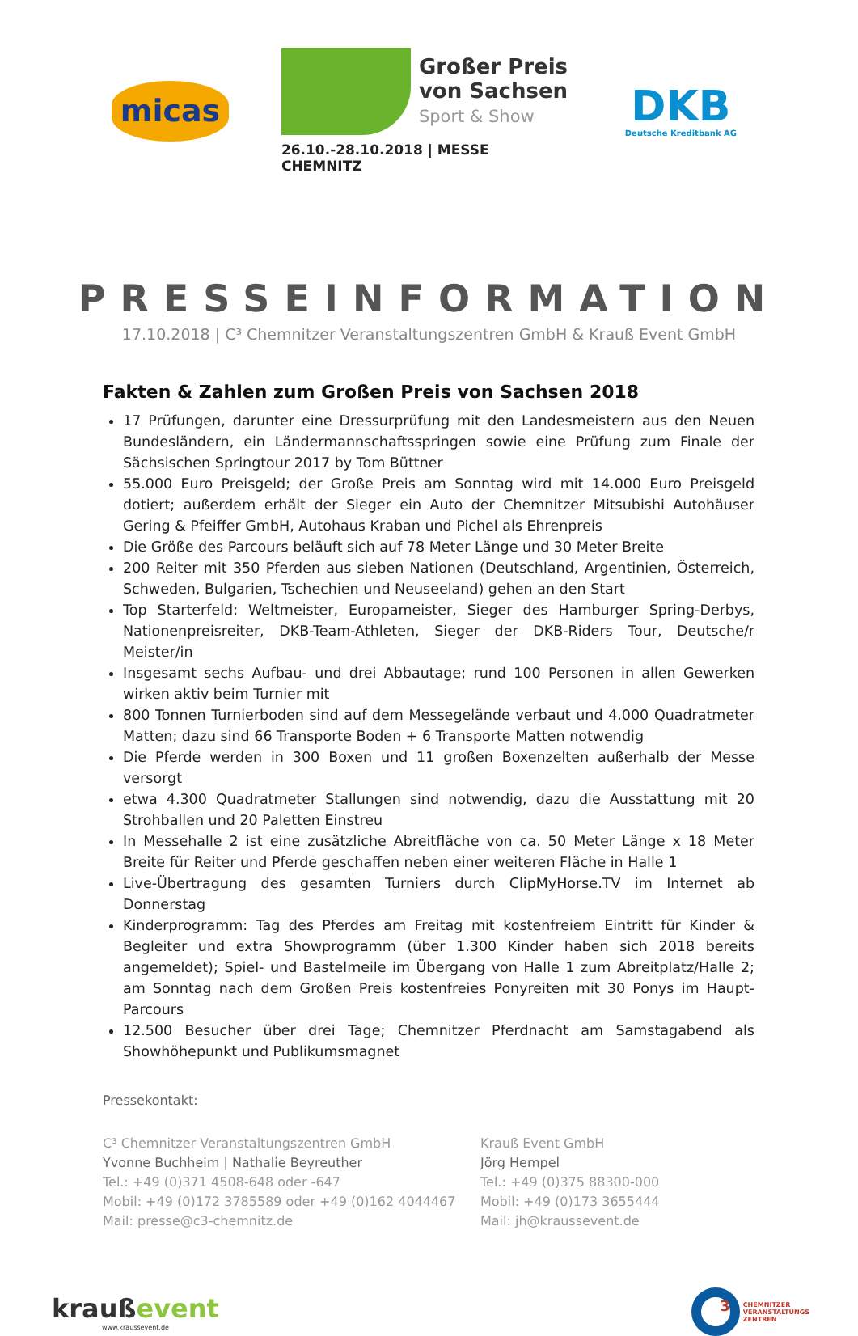micas
Großer Preis
von Sachsen
Sport & Show
26.10.-28.10.2018 | MESSE CHEMNITZ
DKB
Deutsche Kreditbank AG
PRESSEINFORMATION
17.10.2018 | C³ Chemnitzer Veranstaltungszentren GmbH & Krauß Event GmbH
Fakten & Zahlen zum Großen Preis von Sachsen 2018
17 Prüfungen, darunter eine Dressurprüfung mit den Landesmeistern aus den Neuen Bundesländern, ein Ländermannschaftsspringen sowie eine Prüfung zum Finale der Sächsischen Springtour 2017 by Tom Büttner
55.000 Euro Preisgeld; der Große Preis am Sonntag wird mit 14.000 Euro Preisgeld dotiert; außerdem erhält der Sieger ein Auto der Chemnitzer Mitsubishi Autohäuser Gering & Pfeiffer GmbH, Autohaus Kraban und Pichel als Ehrenpreis
Die Größe des Parcours beläuft sich auf 78 Meter Länge und 30 Meter Breite
200 Reiter mit 350 Pferden aus sieben Nationen (Deutschland, Argentinien, Österreich, Schweden, Bulgarien, Tschechien und Neuseeland) gehen an den Start
Top Starterfeld: Weltmeister, Europameister, Sieger des Hamburger Spring-Derbys, Nationenpreisreiter, DKB-Team-Athleten, Sieger der DKB-Riders Tour, Deutsche/r Meister/in
Insgesamt sechs Aufbau- und drei Abbautage; rund 100 Personen in allen Gewerken wirken aktiv beim Turnier mit
800 Tonnen Turnierboden sind auf dem Messegelände verbaut und 4.000 Quadratmeter Matten; dazu sind 66 Transporte Boden + 6 Transporte Matten notwendig
Die Pferde werden in 300 Boxen und 11 großen Boxenzelten außerhalb der Messe versorgt
etwa 4.300 Quadratmeter Stallungen sind notwendig, dazu die Ausstattung mit 20 Strohballen und 20 Paletten Einstreu
In Messehalle 2 ist eine zusätzliche Abreitfläche von ca. 50 Meter Länge x 18 Meter Breite für Reiter und Pferde geschaffen neben einer weiteren Fläche in Halle 1
Live-Übertragung des gesamten Turniers durch ClipMyHorse.TV im Internet ab Donnerstag
Kinderprogramm: Tag des Pferdes am Freitag mit kostenfreiem Eintritt für Kinder & Begleiter und extra Showprogramm (über 1.300 Kinder haben sich 2018 bereits angemeldet); Spiel- und Bastelmeile im Übergang von Halle 1 zum Abreitplatz/Halle 2; am Sonntag nach dem Großen Preis kostenfreies Ponyreiten mit 30 Ponys im Haupt-Parcours
12.500 Besucher über drei Tage; Chemnitzer Pferdnacht am Samstagabend als Showhöhepunkt und Publikumsmagnet
Pressekontakt:
C³ Chemnitzer Veranstaltungszentren GmbH
Yvonne Buchheim | Nathalie Beyreuther
Tel.: +49 (0)371 4508-648 oder -647
Mobil: +49 (0)172 3785589 oder +49 (0)162 4044467
Mail: presse@c3-chemnitz.de
Krauß Event GmbH
Jörg Hempel
Tel.: +49 (0)375 88300-000
Mobil: +49 (0)173 3655444
Mail: jh@kraussevent.de
kraußevent
www.kraussevent.de
3
CHEMNITZER
VERANSTALTUNGS
ZENTREN